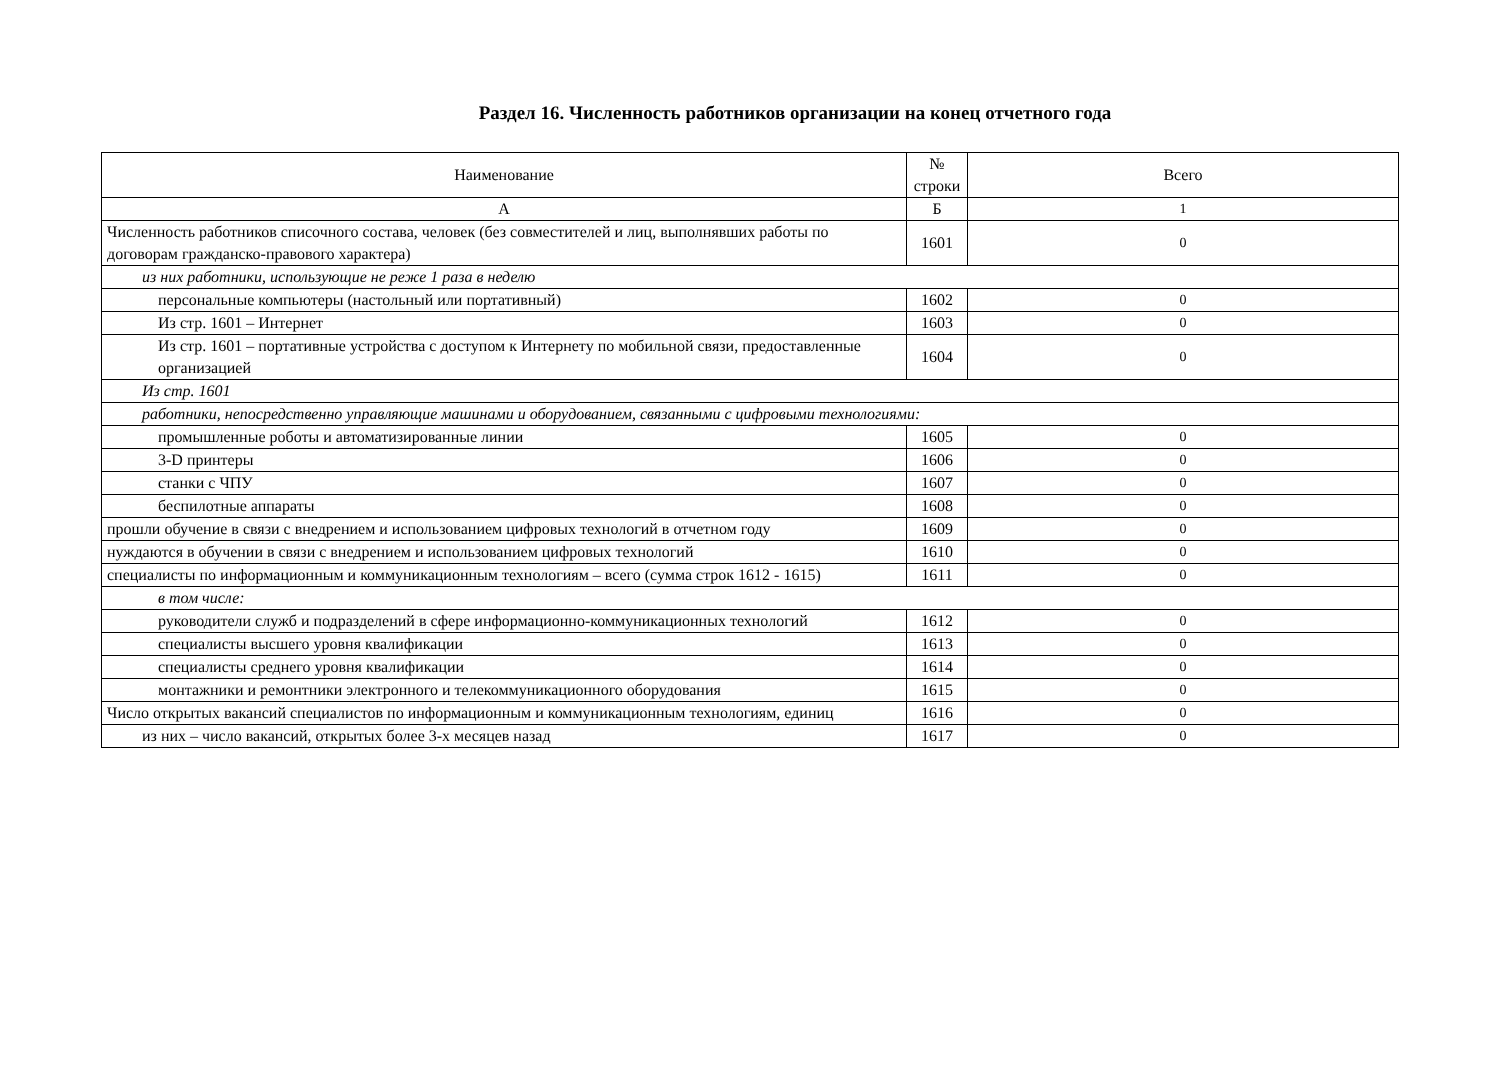Раздел 16. Численность работников организации на конец отчетного года
| Наименование | № строки | Всего |
| --- | --- | --- |
| А | Б | 1 |
| Численность работников списочного состава, человек (без совместителей и лиц, выполнявших работы по договорам гражданско-правового характера) | 1601 | 0 |
| из них работники, использующие не реже 1 раза в неделю | | |
| персональные компьютеры (настольный или портативный) | 1602 | 0 |
| Из стр. 1601 – Интернет | 1603 | 0 |
| Из стр. 1601 – портативные устройства с доступом к Интернету по мобильной связи, предоставленные организацией | 1604 | 0 |
| Из стр. 1601 | | |
| работники, непосредственно управляющие машинами и оборудованием, связанными с цифровыми технологиями: | | |
| промышленные роботы и автоматизированные линии | 1605 | 0 |
| 3-D принтеры | 1606 | 0 |
| станки с ЧПУ | 1607 | 0 |
| беспилотные аппараты | 1608 | 0 |
| прошли обучение в связи с внедрением и использованием цифровых технологий в отчетном году | 1609 | 0 |
| нуждаются в обучении в связи с внедрением и использованием цифровых технологий | 1610 | 0 |
| специалисты по информационным и коммуникационным технологиям – всего (сумма строк 1612 - 1615) | 1611 | 0 |
| в том числе: | | |
| руководители служб и подразделений в сфере информационно-коммуникационных технологий | 1612 | 0 |
| специалисты высшего уровня квалификации | 1613 | 0 |
| специалисты среднего уровня квалификации | 1614 | 0 |
| монтажники и ремонтники электронного и телекоммуникационного оборудования | 1615 | 0 |
| Число открытых вакансий специалистов по информационным и коммуникационным технологиям, единиц | 1616 | 0 |
| из них – число вакансий, открытых более 3-х месяцев назад | 1617 | 0 |